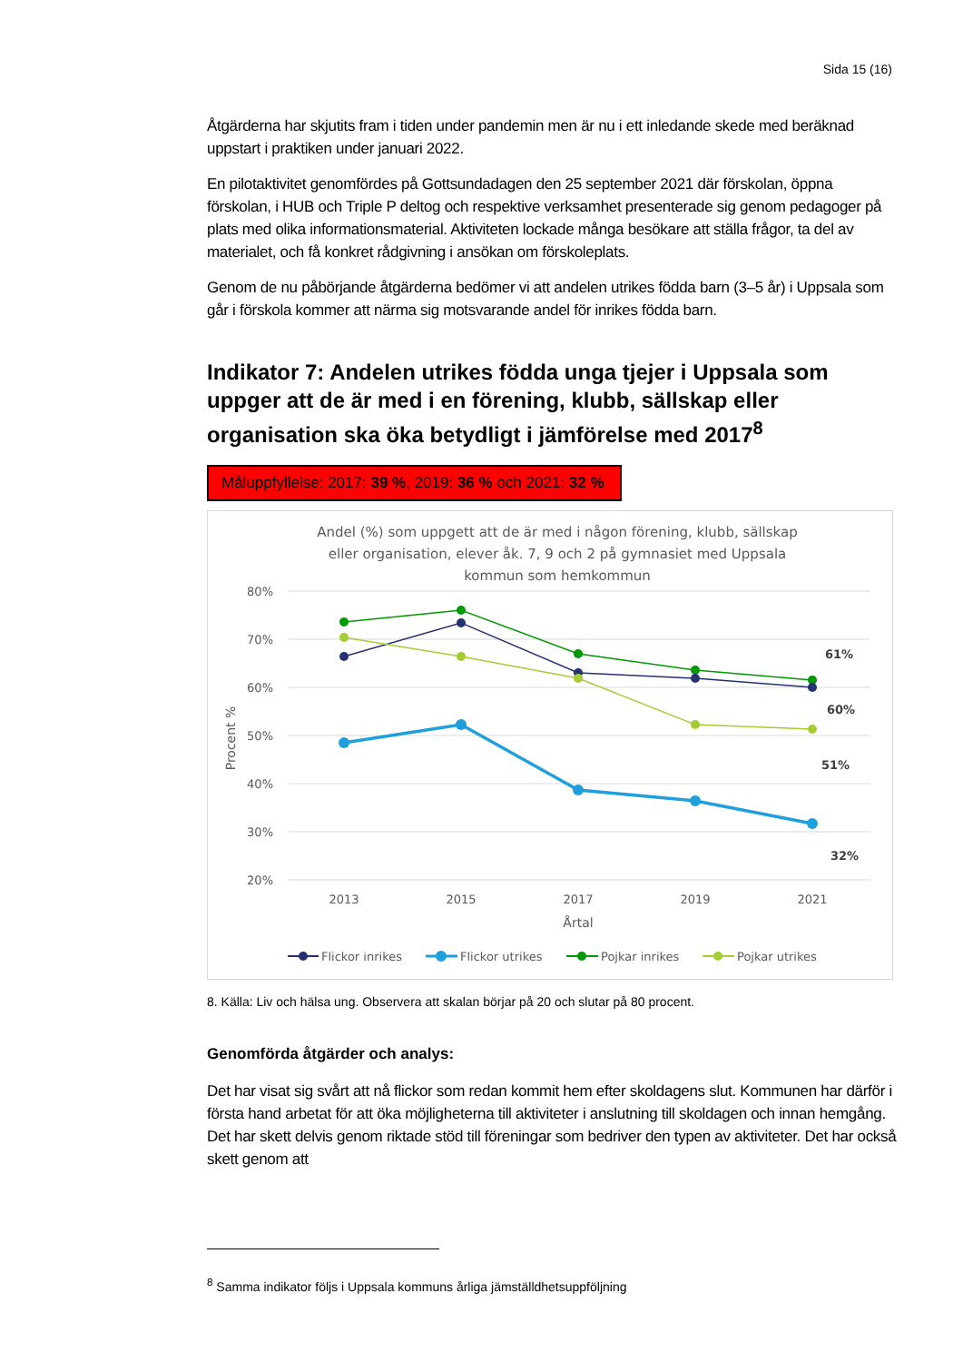Sida 15 (16)
Åtgärderna har skjutits fram i tiden under pandemin men är nu i ett inledande skede med beräknad uppstart i praktiken under januari 2022.
En pilotaktivitet genomfördes på Gottsundadagen den 25 september 2021 där förskolan, öppna förskolan, i HUB och Triple P deltog och respektive verksamhet presenterade sig genom pedagoger på plats med olika informationsmaterial. Aktiviteten lockade många besökare att ställa frågor, ta del av materialet, och få konkret rådgivning i ansökan om förskoleplats.
Genom de nu påbörjande åtgärderna bedömer vi att andelen utrikes födda barn (3–5 år) i Uppsala som går i förskola kommer att närma sig motsvarande andel för inrikes födda barn.
Indikator 7: Andelen utrikes födda unga tjejer i Uppsala som uppger att de är med i en förening, klubb, sällskap eller organisation ska öka betydligt i jämförelse med 2017<sup>8</sup>
Måluppfyllelse: 2017: 39 %, 2019: 36 % och 2021: 32 %
Andel (%) som uppgett att de är med i någon förening, klubb, sällskap
eller organisation, elever åk. 7, 9 och 2 på gymnasiet med Uppsala
kommun som hemkommun
80%
70%
60%
50%
40%
30%
20%
Procent %
2013
2015
2017
2019
2021
Årtal
61%
60%
51%
32%
Flickor inrikes
Flickor utrikes
Pojkar inrikes
Pojkar utrikes
8. Källa: Liv och hälsa ung. Observera att skalan börjar på 20 och slutar på 80 procent.
Genomförda åtgärder och analys:
Det har visat sig svårt att nå flickor som redan kommit hem efter skoldagens slut. Kommunen har därför i första hand arbetat för att öka möjligheterna till aktiviteter i anslutning till skoldagen och innan hemgång. Det har skett delvis genom riktade stöd till föreningar som bedriver den typen av aktiviteter. Det har också skett genom att
<sup>8</sup> Samma indikator följs i Uppsala kommuns årliga jämställdhetsuppföljning